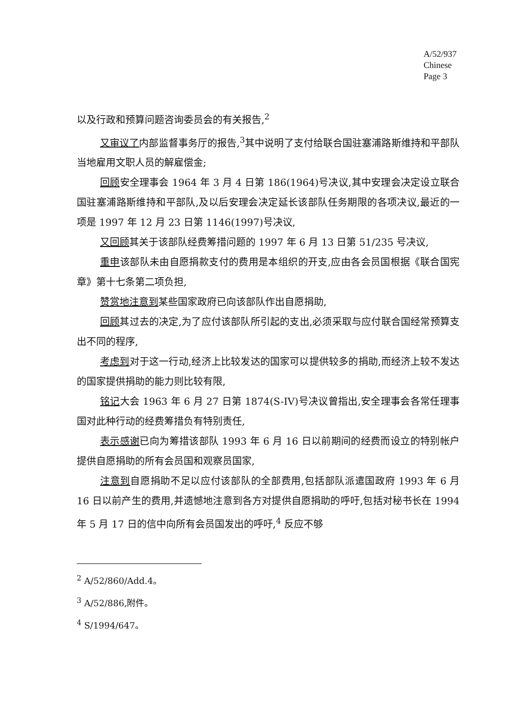A/52/937
Chinese
Page 3
以及行政和预算问题咨询委员会的有关报告,<sup>2</sup>
又审议了内部监督事务厅的报告,<sup>3</sup>其中说明了支付给联合国驻塞浦路斯维持和平部队当地雇用文职人员的解雇偿金;
回顾安全理事会 1964 年 3 月 4 日第 186(1964)号决议,其中安理会决定设立联合国驻塞浦路斯维持和平部队,及以后安理会决定延长该部队任务期限的各项决议,最近的一项是 1997 年 12 月 23 日第 1146(1997)号决议,
又回顾其关于该部队经费筹措问题的 1997 年 6 月 13 日第 51/235 号决议,
重申该部队未由自愿捐款支付的费用是本组织的开支,应由各会员国根据《联合国宪章》第十七条第二项负担,
赞赏地注意到某些国家政府已向该部队作出自愿捐助,
回顾其过去的决定,为了应付该部队所引起的支出,必须采取与应付联合国经常预算支出不同的程序,
考虑到对于这一行动,经济上比较发达的国家可以提供较多的捐助,而经济上较不发达的国家提供捐助的能力则比较有限,
铭记大会 1963 年 6 月 27 日第 1874(S-IV)号决议曾指出,安全理事会各常任理事国对此种行动的经费筹措负有特别责任,
表示感谢已向为筹措该部队 1993 年 6 月 16 日以前期间的经费而设立的特别帐户提供自愿捐助的所有会员国和观察员国家,
注意到自愿捐助不足以应付该部队的全部费用,包括部队派遣国政府 1993 年 6 月 16 日以前产生的费用,并遗憾地注意到各方对提供自愿捐助的呼吁,包括对秘书长在 1994 年 5 月 17 日的信中向所有会员国发出的呼吁,<sup>4</sup> 反应不够
<sup>2</sup> A/52/860/Add.4。
<sup>3</sup> A/52/886,附件。
<sup>4</sup> S/1994/647。